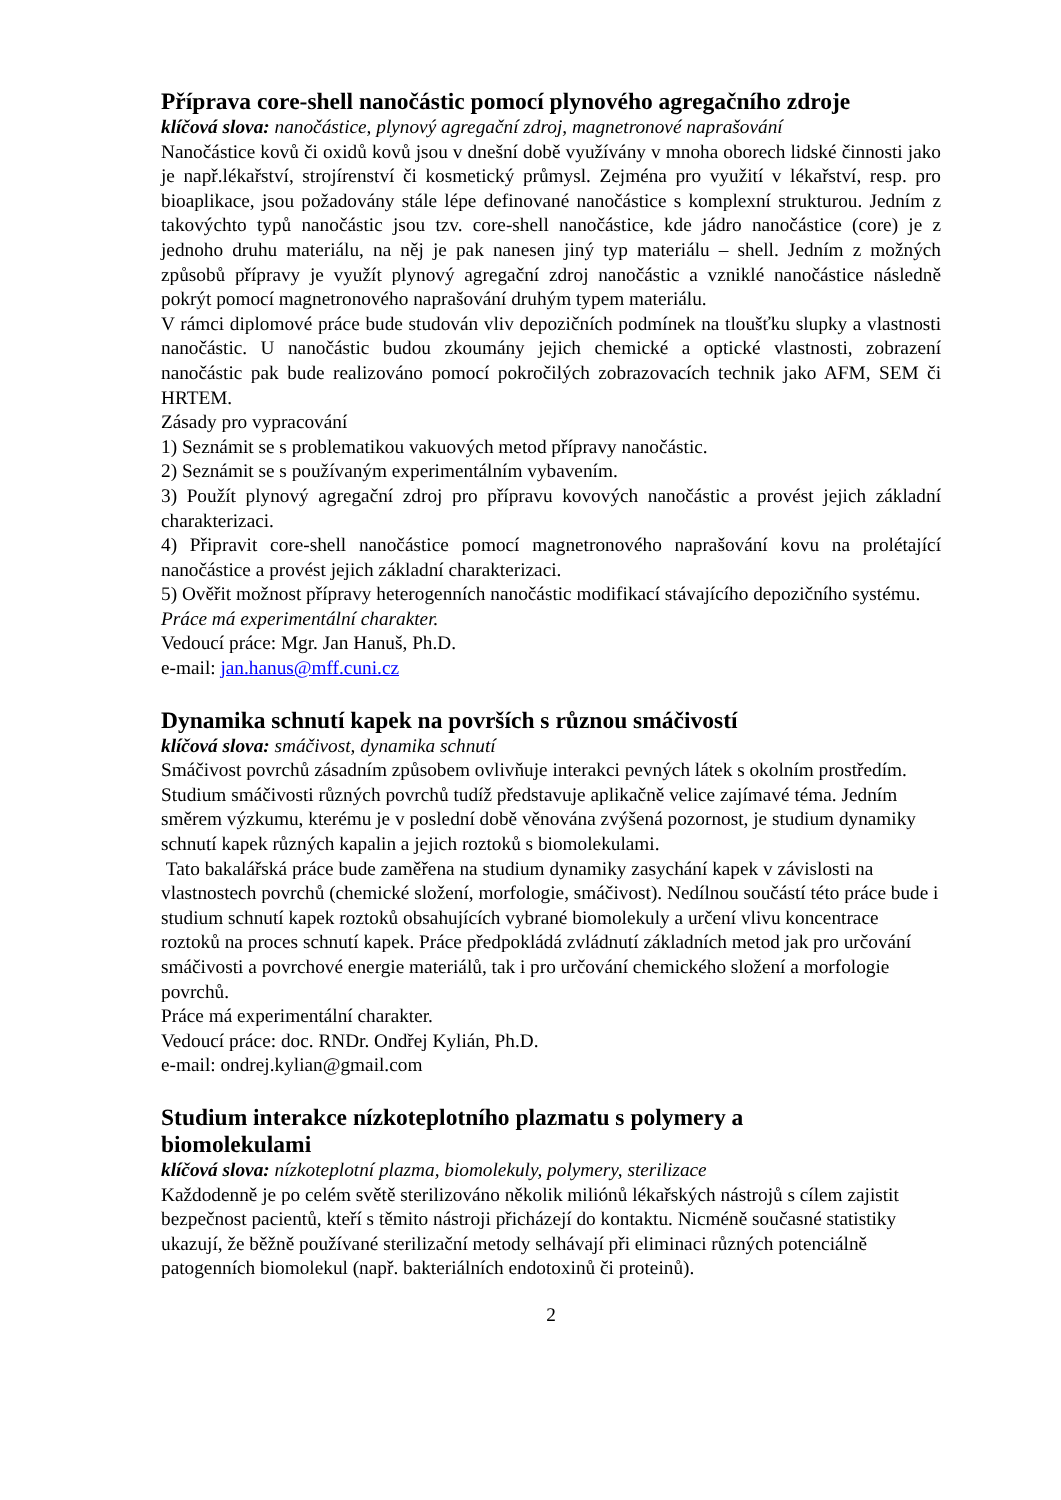Příprava core-shell nanočástic pomocí plynového agregačního zdroje
klíčová slova: nanočástice, plynový agregační zdroj, magnetronové naprašování
Nanočástice kovů či oxidů kovů jsou v dnešní době využívány v mnoha oborech lidské činnosti jako je např.lékařství, strojírenství či kosmetický průmysl. Zejména pro využití v lékařství, resp. pro bioaplikace, jsou požadovány stále lépe definované nanočástice s komplexní strukturou. Jedním z takovýchto typů nanočástic jsou tzv. core-shell nanočástice, kde jádro nanočástice (core) je z jednoho druhu materiálu, na něj je pak nanesen jiný typ materiálu – shell. Jedním z možných způsobů přípravy je využít plynový agregační zdroj nanočástic a vzniklé nanočástice následně pokrýt pomocí magnetronového naprašování druhým typem materiálu.
V rámci diplomové práce bude studován vliv depozičních podmínek na tloušťku slupky a vlastnosti nanočástic. U nanočástic budou zkoumány jejich chemické a optické vlastnosti, zobrazení nanočástic pak bude realizováno pomocí pokročilých zobrazovacích technik jako AFM, SEM či HRTEM.
Zásady pro vypracování
1) Seznámit se s problematikou vakuových metod přípravy nanočástic.
2) Seznámit se s používaným experimentálním vybavením.
3) Použít plynový agregační zdroj pro přípravu kovových nanočástic a provést jejich základní charakterizaci.
4) Připravit core-shell nanočástice pomocí magnetronového naprašování kovu na prolétající nanočástice a provést jejich základní charakterizaci.
5) Ověřit možnost přípravy heterogenních nanočástic modifikací stávajícího depozičního systému.
Práce má experimentální charakter.
Vedoucí práce: Mgr. Jan Hanuš, Ph.D.
e-mail: jan.hanus@mff.cuni.cz
Dynamika schnutí kapek na površích s různou smáčivostí
klíčová slova: smáčivost, dynamika schnutí
Smáčivost povrchů zásadním způsobem ovlivňuje interakci pevných látek s okolním prostředím. Studium smáčivosti různých povrchů tudíž představuje aplikačně velice zajímavé téma. Jedním směrem výzkumu, kterému je v poslední době věnována zvýšená pozornost, je studium dynamiky schnutí kapek různých kapalin a jejich roztoků s biomolekulami.
Tato bakalářská práce bude zaměřena na studium dynamiky zasychání kapek v závislosti na vlastnostech povrchů (chemické složení, morfologie, smáčivost). Nedílnou součástí této práce bude i studium schnutí kapek roztoků obsahujících vybrané biomolekuly a určení vlivu koncentrace roztoků na proces schnutí kapek. Práce předpokládá zvládnutí základních metod jak pro určování smáčivosti a povrchové energie materiálů, tak i pro určování chemického složení a morfologie povrchů.
Práce má experimentální charakter.
Vedoucí práce: doc. RNDr. Ondřej Kylián, Ph.D.
e-mail: ondrej.kylian@gmail.com
Studium interakce nízkoteplotního plazmatu s polymery a
biomolekulami
klíčová slova: nízkoteplotní plazma, biomolekuly, polymery, sterilizace
Každodenně je po celém světě sterilizováno několik miliónů lékařských nástrojů s cílem zajistit bezpečnost pacientů, kteří s těmito nástroji přicházejí do kontaktu. Nicméně současné statistiky ukazují, že běžně používané sterilizační metody selhávají při eliminaci různých potenciálně patogenních biomolekul (např. bakteriálních endotoxinů či proteinů).
2